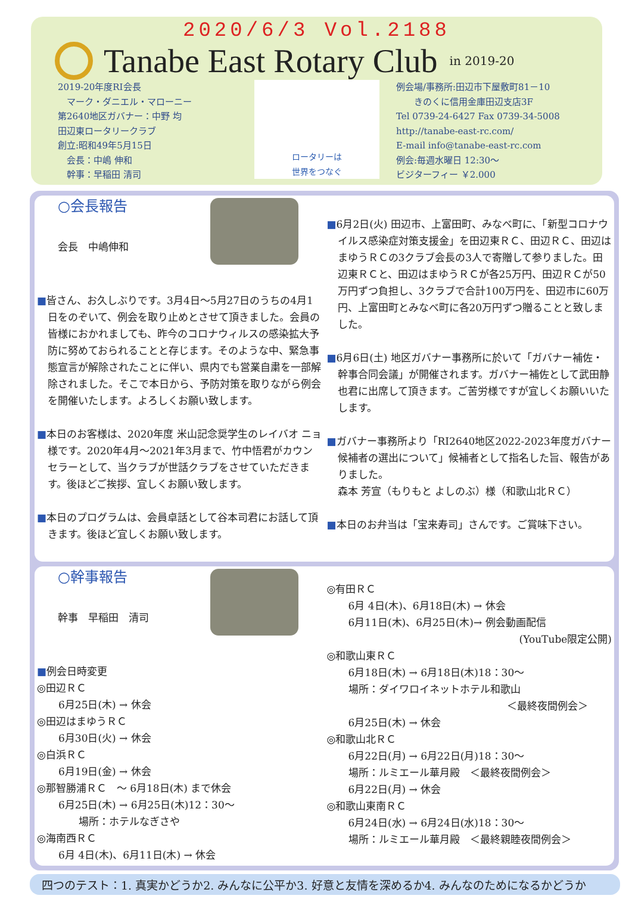2020/6/3 Vol.2188
Tanabe East Rotary Club
in 2019-20
2019-20年度RI会長
　マーク・ダニエル・マローニー
第2640地区ガバナー：中野 均
田辺東ロータリークラブ
創立:昭和49年5月15日
　会長：中嶋 伸和
　幹事：早稲田 清司
ロータリーは
世界をつなぐ
例会場/事務所:田辺市下屋敷町81－10
　　きのくに信用金庫田辺支店3F
Tel 0739-24-6427 Fax 0739-34-5008
http://tanabe-east-rc.com/
E-mail info@tanabe-east-rc.com
例会:毎週水曜日 12:30～
ビジターフィー ￥2.000
○会長報告
会長　中嶋伸和
■皆さん、お久しぶりです。3月4日～5月27日のうちの4月1日をのぞいて、例会を取り止めとさせて頂きました。会員の皆様におかれましても、昨今のコロナウィルスの感染拡大予防に努めておられることと存じます。そのような中、緊急事態宣言が解除されたことに伴い、県内でも営業自粛を一部解除されました。そこで本日から、予防対策を取りながら例会を開催いたします。よろしくお願い致します。
■本日のお客様は、2020年度 米山記念奨学生のレイバオ ニョ様です。2020年4月～2021年3月まで、竹中悟君がカウンセラーとして、当クラブが世話クラブをさせていただきます。後ほどご挨拶、宜しくお願い致します。
■本日のプログラムは、会員卓話として谷本司君にお話して頂きます。後ほど宜しくお願い致します。
■6月2日(火) 田辺市、上富田町、みなべ町に、「新型コロナウイルス感染症対策支援金」を田辺東ＲＣ、田辺ＲＣ、田辺はまゆうＲＣの3クラブ会長の3人で寄贈して参りました。田辺東ＲＣと、田辺はまゆうＲＣが各25万円、田辺ＲＣが50万円ずつ負担し、3クラブで合計100万円を、田辺市に60万円、上富田町とみなべ町に各20万円ずつ贈ることと致しました。
■6月6日(土) 地区ガバナー事務所に於いて「ガバナー補佐・幹事合同会議」が開催されます。ガバナー補佐として武田静也君に出席して頂きます。ご苦労様ですが宜しくお願いいたします。
■ガバナー事務所より「RI2640地区2022-2023年度ガバナー候補者の選出について」候補者として指名した旨、報告がありました。
森本 芳宣（もりもと よしのぶ）様（和歌山北ＲＣ）
■本日のお弁当は「宝来寿司」さんです。ご賞味下さい。
○幹事報告
幹事　早稲田　清司
■例会日時変更
◎田辺ＲＣ
6月25日(木) → 休会
◎田辺はまゆうＲＣ
6月30日(火) → 休会
◎白浜ＲＣ
6月19日(金) → 休会
◎那智勝浦ＲＣ　～ 6月18日(木) まで休会
6月25日(木) → 6月25日(木)12：30～
場所：ホテルなぎさや
◎海南西ＲＣ
6月 4日(木)、6月11日(木) → 休会
◎有田ＲＣ
6月 4日(木)、6月18日(木) → 休会
6月11日(木)、6月25日(木)→ 例会動画配信
(YouTube限定公開)
◎和歌山東ＲＣ
6月18日(木) → 6月18日(木)18：30～
場所：ダイワロイネットホテル和歌山
＜最終夜間例会＞
6月25日(木) → 休会
◎和歌山北ＲＣ
6月22日(月) → 6月22日(月)18：30～
場所：ルミエール華月殿　＜最終夜間例会＞
6月22日(月) → 休会
◎和歌山東南ＲＣ
6月24日(水) → 6月24日(水)18：30～
場所：ルミエール華月殿　＜最終親睦夜間例会＞
四つのテスト：1. 真実かどうか2. みんなに公平か3. 好意と友情を深めるか4. みんなのためになるかどうか